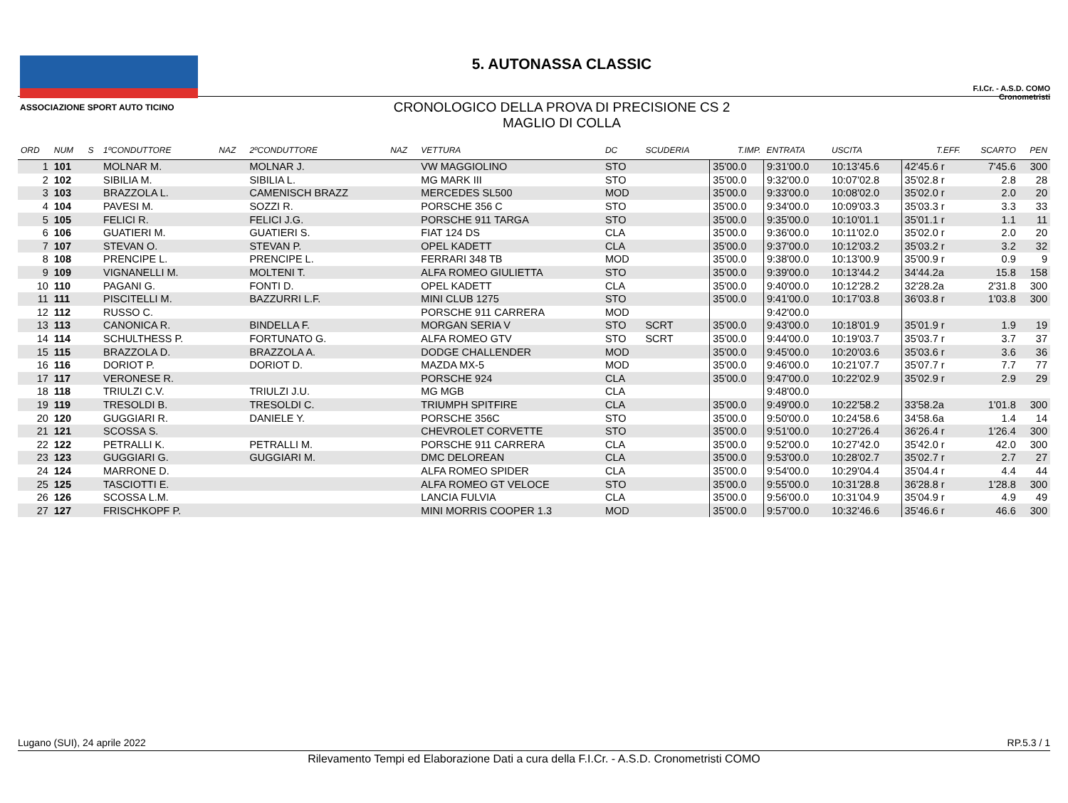ASSOCIAZIONE SPORT AUTO TICINO
5. AUTONASSA CLASSIC
CRONOLOGICO DELLA PROVA DI PRECISIONE CS 2
MAGLIO DI COLLA
F.I.Cr. - A.S.D. COMO
Cronometristi
| ORD | NUM | S | 1ºCONDUTTORE | NAZ | 2ºCONDUTTORE | NAZ | VETTURA | DC | SCUDERIA | T.IMP. | ENTRATA | USCITA | T.EFF. | SCARTO | PEN |
| --- | --- | --- | --- | --- | --- | --- | --- | --- | --- | --- | --- | --- | --- | --- | --- |
| 1 | 101 | | MOLNAR M. | | MOLNAR J. | | VW MAGGIOLINO | STO | | 35'00.0 | 9:31'00.0 | 10:13'45.6 | 42'45.6 r | 7'45.6 | 300 |
| 2 | 102 | | SIBILIA M. | | SIBILIA L. | | MG MARK III | STO | | 35'00.0 | 9:32'00.0 | 10:07'02.8 | 35'02.8 r | 2.8 | 28 |
| 3 | 103 | | BRAZZOLA L. | | CAMENISCH BRAZZ | | MERCEDES SL500 | MOD | | 35'00.0 | 9:33'00.0 | 10:08'02.0 | 35'02.0 r | 2.0 | 20 |
| 4 | 104 | | PAVESI M. | | SOZZI R. | | PORSCHE 356 C | STO | | 35'00.0 | 9:34'00.0 | 10:09'03.3 | 35'03.3 r | 3.3 | 33 |
| 5 | 105 | | FELICI R. | | FELICI J.G. | | PORSCHE 911 TARGA | STO | | 35'00.0 | 9:35'00.0 | 10:10'01.1 | 35'01.1 r | 1.1 | 11 |
| 6 | 106 | | GUATIERI M. | | GUATIERI S. | | FIAT 124 DS | CLA | | 35'00.0 | 9:36'00.0 | 10:11'02.0 | 35'02.0 r | 2.0 | 20 |
| 7 | 107 | | STEVAN O. | | STEVAN P. | | OPEL KADETT | CLA | | 35'00.0 | 9:37'00.0 | 10:12'03.2 | 35'03.2 r | 3.2 | 32 |
| 8 | 108 | | PRENCIPE L. | | PRENCIPE L. | | FERRARI 348 TB | MOD | | 35'00.0 | 9:38'00.0 | 10:13'00.9 | 35'00.9 r | 0.9 | 9 |
| 9 | 109 | | VIGNANELLI M. | | MOLTENI T. | | ALFA ROMEO GIULIETTA | STO | | 35'00.0 | 9:39'00.0 | 10:13'44.2 | 34'44.2a | 15.8 | 158 |
| 10 | 110 | | PAGANI G. | | FONTI D. | | OPEL KADETT | CLA | | 35'00.0 | 9:40'00.0 | 10:12'28.2 | 32'28.2a | 2'31.8 | 300 |
| 11 | 111 | | PISCITELLI M. | | BAZZURRI L.F. | | MINI CLUB 1275 | STO | | 35'00.0 | 9:41'00.0 | 10:17'03.8 | 36'03.8 r | 1'03.8 | 300 |
| 12 | 112 | | RUSSO C. | | | | PORSCHE 911 CARRERA | MOD | | | 9:42'00.0 | | | | |
| 13 | 113 | | CANONICA R. | | BINDELLA F. | | MORGAN SERIA V | STO | SCRT | 35'00.0 | 9:43'00.0 | 10:18'01.9 | 35'01.9 r | 1.9 | 19 |
| 14 | 114 | | SCHULTHESS P. | | FORTUNATO G. | | ALFA ROMEO GTV | STO | SCRT | 35'00.0 | 9:44'00.0 | 10:19'03.7 | 35'03.7 r | 3.7 | 37 |
| 15 | 115 | | BRAZZOLA D. | | BRAZZOLA A. | | DODGE CHALLENDER | MOD | | 35'00.0 | 9:45'00.0 | 10:20'03.6 | 35'03.6 r | 3.6 | 36 |
| 16 | 116 | | DORIOT P. | | DORIOT D. | | MAZDA MX-5 | MOD | | 35'00.0 | 9:46'00.0 | 10:21'07.7 | 35'07.7 r | 7.7 | 77 |
| 17 | 117 | | VERONESE R. | | | | PORSCHE 924 | CLA | | 35'00.0 | 9:47'00.0 | 10:22'02.9 | 35'02.9 r | 2.9 | 29 |
| 18 | 118 | | TRIULZI C.V. | | TRIULZI J.U. | | MG MGB | CLA | | | 9:48'00.0 | | | | |
| 19 | 119 | | TRESOLDI B. | | TRESOLDI C. | | TRIUMPH SPITFIRE | CLA | | 35'00.0 | 9:49'00.0 | 10:22'58.2 | 33'58.2a | 1'01.8 | 300 |
| 20 | 120 | | GUGGIARI R. | | DANIELE Y. | | PORSCHE 356C | STO | | 35'00.0 | 9:50'00.0 | 10:24'58.6 | 34'58.6a | 1.4 | 14 |
| 21 | 121 | | SCOSSA S. | | | | CHEVROLET CORVETTE | STO | | 35'00.0 | 9:51'00.0 | 10:27'26.4 | 36'26.4 r | 1'26.4 | 300 |
| 22 | 122 | | PETRALLI K. | | PETRALLI M. | | PORSCHE 911 CARRERA | CLA | | 35'00.0 | 9:52'00.0 | 10:27'42.0 | 35'42.0 r | 42.0 | 300 |
| 23 | 123 | | GUGGIARI G. | | GUGGIARI M. | | DMC DELOREAN | CLA | | 35'00.0 | 9:53'00.0 | 10:28'02.7 | 35'02.7 r | 2.7 | 27 |
| 24 | 124 | | MARRONE D. | | | | ALFA ROMEO SPIDER | CLA | | 35'00.0 | 9:54'00.0 | 10:29'04.4 | 35'04.4 r | 4.4 | 44 |
| 25 | 125 | | TASCIOTTI E. | | | | ALFA ROMEO GT VELOCE | STO | | 35'00.0 | 9:55'00.0 | 10:31'28.8 | 36'28.8 r | 1'28.8 | 300 |
| 26 | 126 | | SCOSSA L.M. | | | | LANCIA FULVIA | CLA | | 35'00.0 | 9:56'00.0 | 10:31'04.9 | 35'04.9 r | 4.9 | 49 |
| 27 | 127 | | FRISCHKOPF P. | | | | MINI MORRIS COOPER 1.3 | MOD | | 35'00.0 | 9:57'00.0 | 10:32'46.6 | 35'46.6 r | 46.6 | 300 |
Lugano (SUI), 24 aprile 2022 RP.5.3 / 1
Rilevamento Tempi ed Elaborazione Dati a cura della F.I.Cr. - A.S.D. Cronometristi COMO